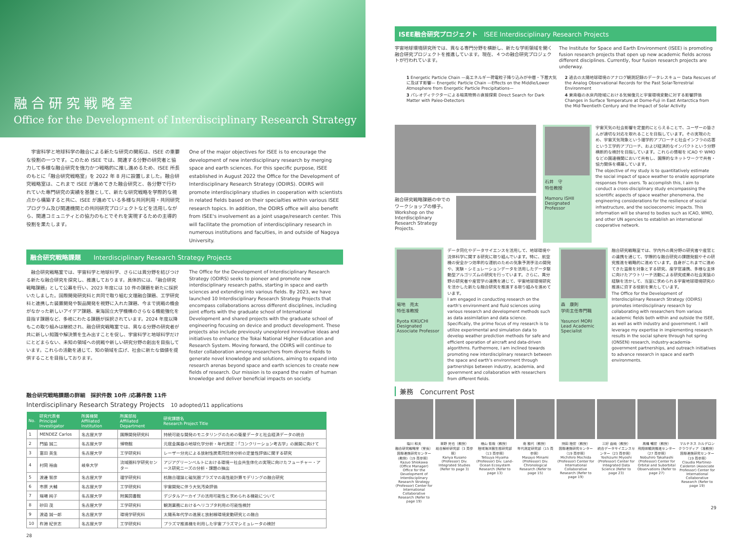融合研究戦略室
Office for the Development of Interdisciplinary Research Strategy
　宇宙科学と地球科学の融合による新たな研究の開拓は、ISEE の重要な役割の一つです。このため ISEE では、関連する分野の研究者と協力して多様な融合研究を強力かつ戦略的に推し進めるため、ISEE 所長のもとに「融合研究戦略室」を 2022 年 8 月に設置しました。融合研究戦略室は、これまで ISEE が進めてきた融合研究と、各分野で行われていた専門研究の実績を基盤として、新たな研究戦略を学際的な視点から構築すると共に、ISEE が進めている多様な共同利用・共同研究プログラム及び関連機関との共同研究プロジェクトなどを活用しながら、関連コミュニティとの協力のもとでそれを実現するための主導的役割を果たします。
One of the major objectives for ISEE is to encourage the development of new interdisciplinary research by merging space and earth sciences. For this specific purpose, ISEE established in August 2022 the Office for the Development of Interdisciplinary Research Strategy (ODIRS). ODIRS will promote interdisciplinary studies in cooperation with scientists in related fields based on their specialties within various ISEE research topics. In addition, the ODIRS office will also benefit from ISEE's involvement as a joint usage/research center. This will facilitate the promotion of interdisciplinary research in numerous institutions and faculties, in and outside of Nagoya University.
融合研究戦略課題　　Interdisciplinary Research Strategy Projects
　融合研究戦略室では、宇宙科学と地球科学、さらには異分野を結びつける新たな融合研究を探究し、推進しております。具体的には、「融合研究戦略課題」として公募を行い、2023 年度には 10 件の課題を新たに採択いたしました。国際開発研究科と共同で取り組む文理融合課題、工学研究科と連携した装置開発や製品開発を視野に入れた課題、今まで挑戦の機会がなかった新しいアイデア課題、東海国立大学機構のさらなる機能強化を目指す課題など、多岐にわたる課題が採択されています。2024 年度以降もこの取り組みは継続され、融合研究戦略室では、異なる分野の研究者が共に新しい知識や解決策を生み出すことを促し、宇宙科学と地球科学だけにとどまらない、未知の領域への挑戦や新しい研究分野の創出を目指しています。これらの活動を通じて、知の領域を広げ、社会に新たな価値を提供することを目指しております。
The Office for the Development of Interdisciplinary Research Strategy (ODIRS) seeks to pioneer and promote new interdisciplinary research paths, starting in space and earth sciences and extending into various fields. By 2023, we have launched 10 Interdisciplinary Research Strategy Projects that encompass collaborations across different disciplines, including joint efforts with the graduate school of International Development and shared projects with the graduate school of engineering focusing on device and product development. These projects also include previously unexplored innovative ideas and initiatives to enhance the Tokai National Higher Education and Research System. Moving forward, the ODIRS will continue to foster collaboration among researchers from diverse fields to generate novel knowledge and solutions, aiming to expand into research arenas beyond space and earth sciences to create new fields of research. Our mission is to expand the realm of human knowledge and deliver beneficial impacts on society.
融合研究戦略課題の詳細　採択件数 10件 /応募件数 11件
Interdisciplinary Research Strategy Projects　10 adopted/11 applications
| No. | 研究代表者 Principal Investigator | 所属機関 Affiliated Institution | 所属部局 Affiliated Department | 研究課題名 Research Project Title |
| --- | --- | --- | --- | --- |
| 1 | MENDEZ Carlos | 名古屋大学 | 国際開発研究科 | 持続可能な開発のモニタリングのための衛星データと社会経済データの統合 |
| 2 | 門脇 誠二 | 名古屋大学 | 博物館 | 元寇金属器の地球化学分析・年代測定：「コンクリーション考古学」の展開に向けて |
| 3 | 富田 英生 | 名古屋大学 | 工学研究科 | レーザー分光による放射性炭素同位体分析の定量性評価に関する研究 |
| 4 | 村岡 裕由 | 岐阜大学 | 流域圏科学研究センター | アジアグリーンベルトにおける環境ー社会共生体化の実現に向けたフューチャー・アース研究ニーズの分析・課題の抽出 |
| 5 | 渡邊 智彦 | 名古屋大学 | 理学研究科 | 核融合理論と磁気圏プラズマの高性能計算モデリングの融合研究 |
| 6 | 市原 大輔 | 名古屋大学 | 工学研究科 | 宇宙開発に伴う大気汚染評価 |
| 7 | 端場 純子 | 名古屋大学 | 附属図書館 | デジタルアーカイブの活用可能性と求められる機能について |
| 8 | 砂田 茂 | 名古屋大学 | 工学研究科 | 観測業務におけるヘリコプタ利用の可能性検討 |
| 9 | 渡邉 誠一郎 | 名古屋大学 | 環境学研究科 | 太陽系年代学の進展と放射線環境変動研究との融合 |
| 10 | 杵淵 紀世志 | 名古屋大学 | 工学研究科 | プラズマ推進機を利用した宇宙プラズマシミュレータの検討 |
28
ISEE融合研究プロジェクト　ISEE Interdisciplinary Research Projects
宇宙地球環境研究所では、異なる専門分野を横断し、新たな学術領域を開く融合研究プロジェクトを推進しています。現在、４つの融合研究プロジェクトが行われています。
The Institute for Space and Earth Environment (ISEE) is promoting fusion research projects that open up new academic fields across different disciplines. Currently, four fusion research projects are underway.
1 Energetic Particle Chain —高エネルギー荷電粒子降り込みが中層・下層大気に及ぼす影響— Energetic Particle Chain —Effects on the Middle/Lower Atmosphere from Energetic Particle Precipitations—
3 パレオディテクターによる暗黒物質の直接探索 Direct Search for Dark Matter with Paleo-Detectors
2 過去の太陽地球環境のアナログ観測記録のデータレスキュー Data Rescues of the Analog Observational Records for the Past Solar-Terrestrial Environment
4 東南極の氷床内陸域における気候復元と宇宙環境変動に対する影響評価 Changes in Surface Temperature at Dome-Fuji in East Antarctica from the Mid-Twentieth Century and the Impact of Solar Activity
融合研究戦略課題の中での ワークショップの様子。 Workshop on the Interdisciplinary Research Strategy Projects.
石井　守
特任教授
Mamoru ISHII
Designated Professor
宇宙天気の社会影響を定量的にとらえることで、ユーザーの皆さんが適切な対応を取れることを目指しています。その実現のため、宇宙天気現象という理学的アプローチと社会インフラの応答という工学的アプローチ、および経済的なインパクトという分野横断的な検討を目指しています。これらの情報を ICAO や WMO などの国連機関において共有し、国際的なネットワークで共有・協力関係を構築しています。
The objective of my study is to quantitatively estimate the social impact of space weather to enable appropriate responses from users. To accomplish this, I aim to conduct a cross-disciplinary study encompassing the scientific aspects of space weather phenomena, the engineering considerations for the resilience of social infrastructure, and the socioeconomic impacts. This information will be shared to bodies such as ICAO, WMO, and other UN agencies to establish an international cooperative network.
菊地　亮太
特任准教授
Ryota KIKUCHI
Designated Associate Professor
データ同化やデータサイエンスを活用して、地球環境や流体科学に関する研究に取り組んでいます。特に、航空機の安全かつ効率的な運航のための気象予測手法の開発や、実験・シミュレーションデータを活用したデータ駆動型アルゴリズムの研究を行っています。さらに、異分野の研究者や産官学の連携を通じて、宇宙地球環境研究を活かした新たな融合研究を推進する取り組みを進めています。
I am engaged in conducting research on the earth's environment and fluid sciences using various research and development methods such as data assimilation and data science. Specifically, the prime focus of my research is to utilize experimental and simulation data to develop weather prediction methods for safe and efficient operation of aircraft and data-driven algorithms. Furthermore, I am inclined towards promoting new interdisciplinary research between the space and earth's environment through partnerships between industry, academia, and government and collaboration with researchers from different fields.
森　康則
学術主任専門職
Yasunori MORI
Lead Academic Specialist
融合研究戦略室では、学内外の異分野の研究者や産官との連携を通じて、学際的な融合研究の課題発掘やその研究推進を戦略的に進めています。自身がこれまでに進めてきた温泉を対象とする研究、産学官連携、多様な主体に向けたアウトリーチ活動による研究成果の社会実装の経験を活かして、当室に求められる宇宙地球環境研究の推進に資する役割を果たしています。
The Office for the Development of Interdisciplinary Research Strategy (ODIRS) promotes interdisciplinary research by collaborating with researchers from various academic fields both within and outside the ISEE, as well as with industry and government. I will leverage my expertise in implementing research results in the social sphere through hot spring (ONSEN) research, industry-academia-government partnerships, and outreach initiatives to advance research in space and earth environments.
兼務　Concurrent Post
塩川 和夫
融合研究戦略室（室長）国際連携研究センター(教授)（19 頁参照）
Kazuo Shiokawa (Office Manager) Office for the Development of Interdisciplinary Research Strategy (Professor) Center for International Collaborative Research (Refer to page 19)
草野 完也（教授）
総合解析研究部（3 頁参照）
Kanya Kusano (Professor) Div. Integrated Studies (Refer to page 3)
檜山 哲哉（教授）
陸域海洋圏生態研究部（13 頁参照）
Tetsuya Hiyama (Professor) Div. Land–Ocean Ecosystem Research (Refer to page 13)
南 雅代（教授）
年代測定研究部（15 頁参照）
Masayo Minami (Professor) Div. Chronological Research (Refer to page 15)
持田 陸宏（教授）
国際連携研究センター（19 頁参照）
Michihiro Mochida (Professor) Center for International Collaborative Research (Refer to page 19)
三好 由純（教授）
統合データサイエンスセンター（23 頁参照）
Yoshizumi Miyoshi (Professor) Center for Integrated Data Science (Refer to page 23)
髙橋 暢宏（教授）
飛翔体観測推進センター（27 頁参照）
Nobuhiro Takahashi (Professor) Center for Orbital and Suborbital Observations (Refer to page 27)
マルチネス カルデロン クラウディア（准教授）
国際連携研究センター（19 頁参照）
Claudia Martinez-Calderon (Associate Professor) Center for International Collaborative Research (Refer to page 19)
29